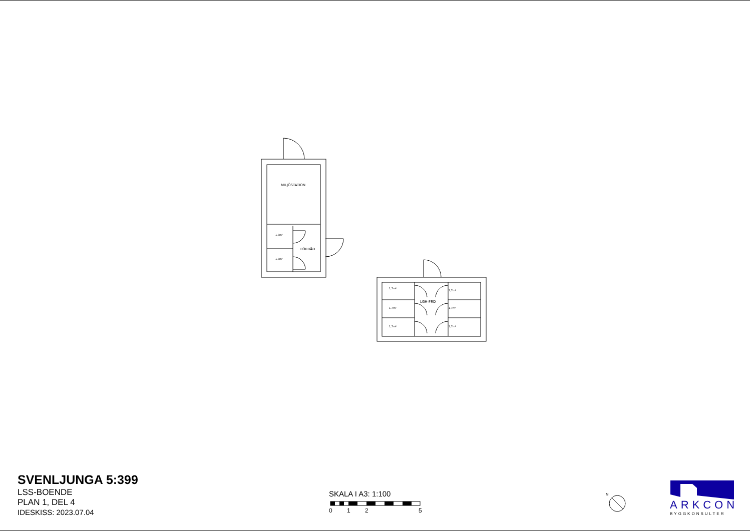MILJÖSTATION
FÖRRÅD
1,8m²
1,8m²
LGH-FRD
1,7m²
1,7m²
1,7m²
1,7m²
1,7m²
1,7m²
N
0
1
2
5
SVENLJUNGA 5:399
LSS-BOENDE
PLAN 1, DEL 4
IDESKISS: 2023.07.04
SKALA I A3: 1:100
ARKCON
BYGGKONSULTER